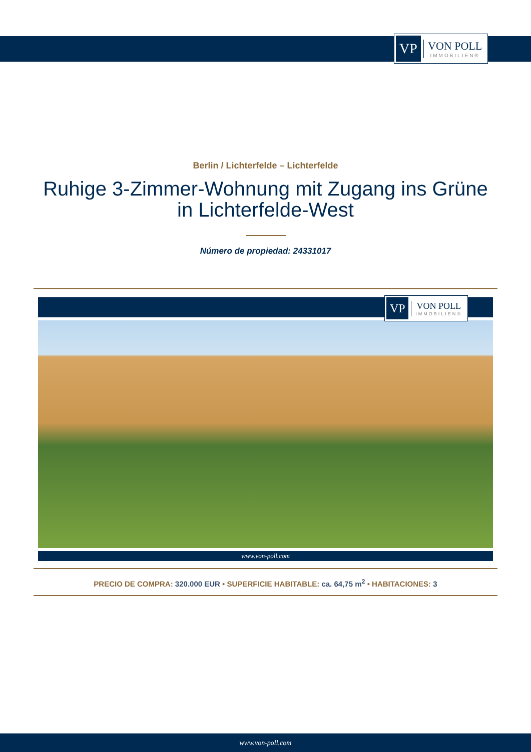VP
VON POLL
IMMOBILIEN®
Berlin / Lichterfelde – Lichterfelde
Ruhige 3-Zimmer-Wohnung mit Zugang ins Grüne
in Lichterfelde-West
Número de propiedad: 24331017
VP
VON POLL
IMMOBILIEN®
www.von-poll.com
PRECIO DE COMPRA: 320.000 EUR • SUPERFICIE HABITABLE: ca. 64,75 m<sup>2</sup> • HABITACIONES: 3
www.von-poll.com